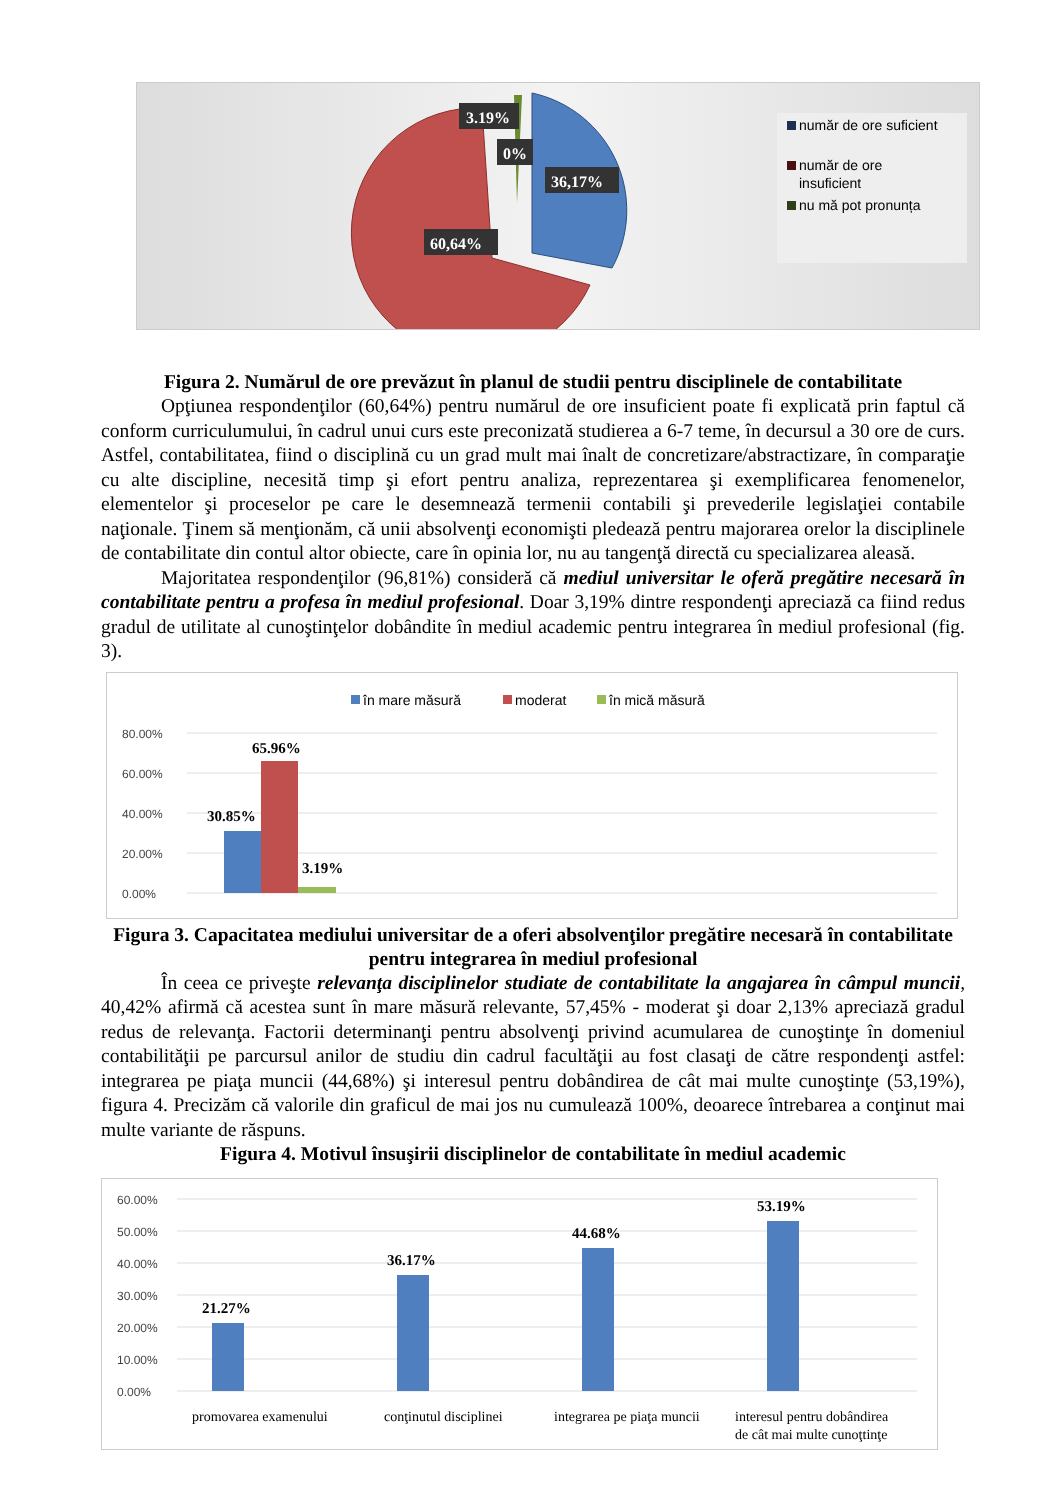3.19%
0%
36,17%
60,64%
număr de ore suficient
număr de ore
insuficient
nu mă pot pronunța
Figura 2. Numărul de ore prevăzut în planul de studii pentru disciplinele de contabilitate
Opţiunea respondenţilor (60,64%) pentru numărul de ore insuficient poate fi explicată prin faptul că conform curriculumului, în cadrul unui curs este preconizată studierea a 6-7 teme, în decursul a 30 ore de curs. Astfel, contabilitatea, fiind o disciplină cu un grad mult mai înalt de concretizare/abstractizare, în comparaţie cu alte discipline, necesită timp şi efort pentru analiza, reprezentarea şi exemplificarea fenomenelor, elementelor şi proceselor pe care le desemnează termenii contabili şi prevederile legislaţiei contabile naţionale. Ţinem să menţionăm, că unii absolvenţi economişti pledează pentru majorarea orelor la disciplinele de contabilitate din contul altor obiecte, care în opinia lor, nu au tangenţă directă cu specializarea aleasă.
Majoritatea respondenţilor (96,81%) consideră că mediul universitar le oferă pregătire necesară în contabilitate pentru a profesa în mediul profesional. Doar 3,19% dintre respondenţi apreciază ca fiind redus gradul de utilitate al cunoştinţelor dobândite în mediul academic pentru integrarea în mediul profesional (fig. 3).
în mare măsură
moderat
în mică măsură
80.00%
60.00%
40.00%
20.00%
0.00%
30.85%
65.96%
3.19%
Figura 3. Capacitatea mediului universitar de a oferi absolvenţilor pregătire necesară în contabilitate pentru integrarea în mediul profesional
În ceea ce priveşte relevanţa disciplinelor studiate de contabilitate la angajarea în câmpul muncii, 40,42% afirmă că acestea sunt în mare măsură relevante, 57,45% - moderat şi doar 2,13% apreciază gradul redus de relevanţa. Factorii determinanţi pentru absolvenţi privind acumularea de cunoştinţe în domeniul contabilităţii pe parcursul anilor de studiu din cadrul facultăţii au fost clasaţi de către respondenţi astfel: integrarea pe piaţa muncii (44,68%) şi interesul pentru dobândirea de cât mai multe cunoştinţe (53,19%), figura 4. Precizăm că valorile din graficul de mai jos nu cumulează 100%, deoarece întrebarea a conţinut mai multe variante de răspuns.
Figura 4. Motivul însuşirii disciplinelor de contabilitate în mediul academic
60.00%
50.00%
40.00%
30.00%
20.00%
10.00%
0.00%
21.27%
36.17%
44.68%
53.19%
promovarea examenului
conţinutul disciplinei
integrarea pe piaţa muncii
interesul pentru dobândirea
de cât mai multe cunoţtinţe